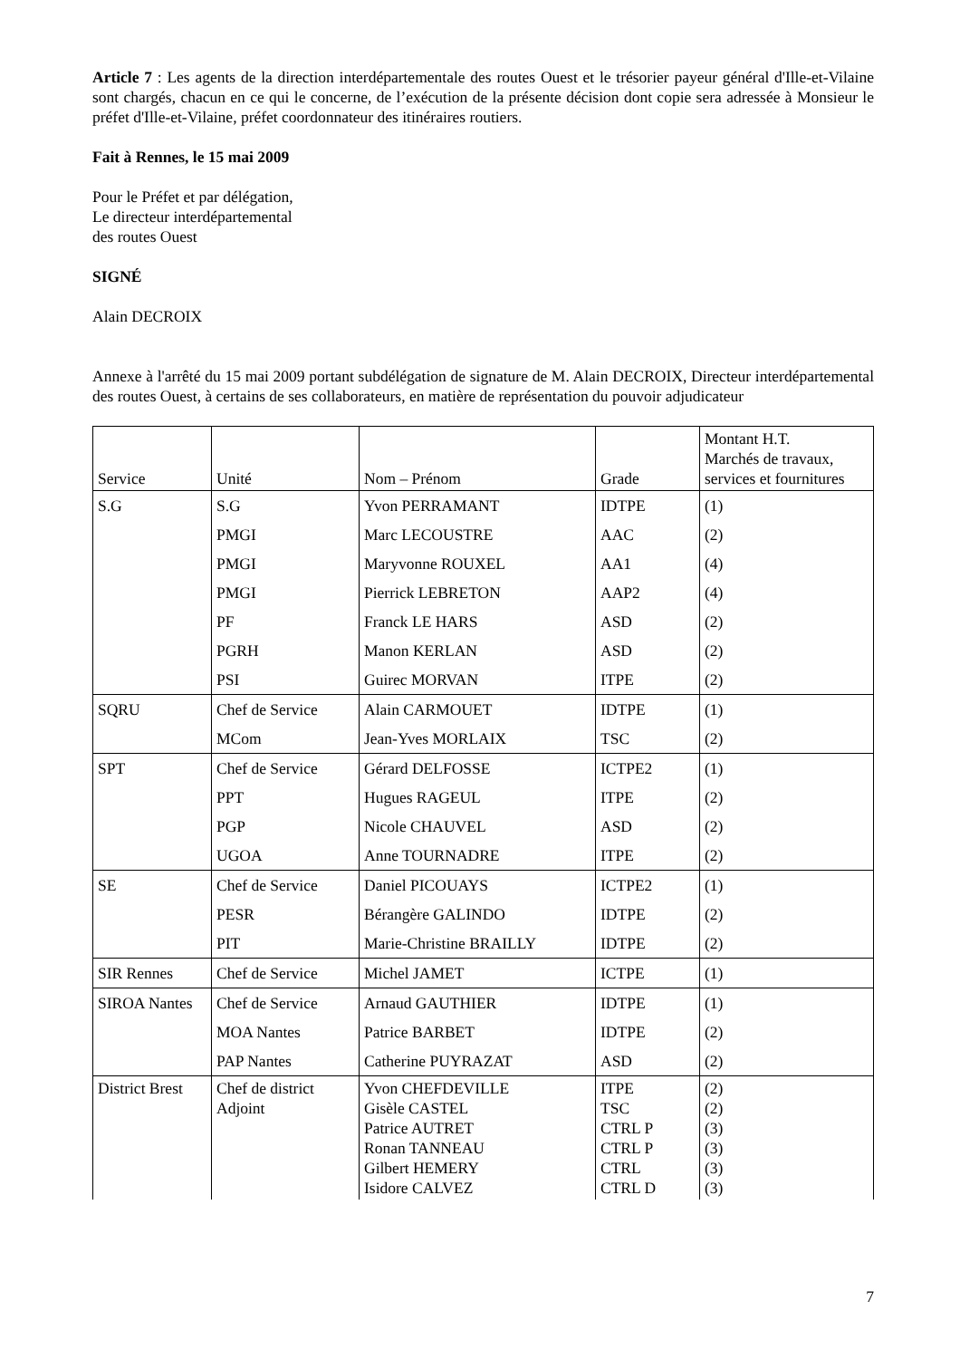Article 7 : Les agents de la direction interdépartementale des routes Ouest et le trésorier payeur général d'Ille-et-Vilaine sont chargés, chacun en ce qui le concerne, de l’exécution de la présente décision dont copie sera adressée à Monsieur le préfet d'Ille-et-Vilaine, préfet coordonnateur des itinéraires routiers.
Fait à Rennes, le 15 mai 2009
Pour le Préfet et par délégation,
Le directeur interdépartemental
des routes Ouest
SIGNÉ
Alain DECROIX
Annexe à l'arrêté du 15 mai 2009 portant subdélégation de signature de M. Alain DECROIX, Directeur interdépartemental des routes Ouest, à certains de ses collaborateurs, en matière de représentation du pouvoir adjudicateur
| Service | Unité | Nom – Prénom | Grade | Montant H.T. Marchés de travaux, services et fournitures |
| S.G | S.G | Yvon PERRAMANT | IDTPE | (1) |
| | PMGI | Marc LECOUSTRE | AAC | (2) |
| | PMGI | Maryvonne ROUXEL | AA1 | (4) |
| | PMGI | Pierrick LEBRETON | AAP2 | (4) |
| | PF | Franck LE HARS | ASD | (2) |
| | PGRH | Manon KERLAN | ASD | (2) |
| | PSI | Guirec MORVAN | ITPE | (2) |
| SQRU | Chef de Service | Alain CARMOUET | IDTPE | (1) |
| | MCom | Jean-Yves MORLAIX | TSC | (2) |
| SPT | Chef de Service | Gérard DELFOSSE | ICTPE2 | (1) |
| | PPT | Hugues RAGEUL | ITPE | (2) |
| | PGP | Nicole CHAUVEL | ASD | (2) |
| | UGOA | Anne TOURNADRE | ITPE | (2) |
| SE | Chef de Service | Daniel PICOUAYS | ICTPE2 | (1) |
| | PESR | Bérangère GALINDO | IDTPE | (2) |
| | PIT | Marie-Christine BRAILLY | IDTPE | (2) |
| SIR Rennes | Chef de Service | Michel JAMET | ICTPE | (1) |
| SIROA Nantes | Chef de Service | Arnaud GAUTHIER | IDTPE | (1) |
| | MOA Nantes | Patrice BARBET | IDTPE | (2) |
| | PAP Nantes | Catherine PUYRAZAT | ASD | (2) |
| District Brest | Chef de district Adjoint | Yvon CHEFDEVILLE Gisèle CASTEL Patrice AUTRET Ronan TANNEAU Gilbert HEMERY Isidore CALVEZ | ITPE TSC CTRL P CTRL P CTRL CTRL D | (2) (2) (3) (3) (3) (3) |
7